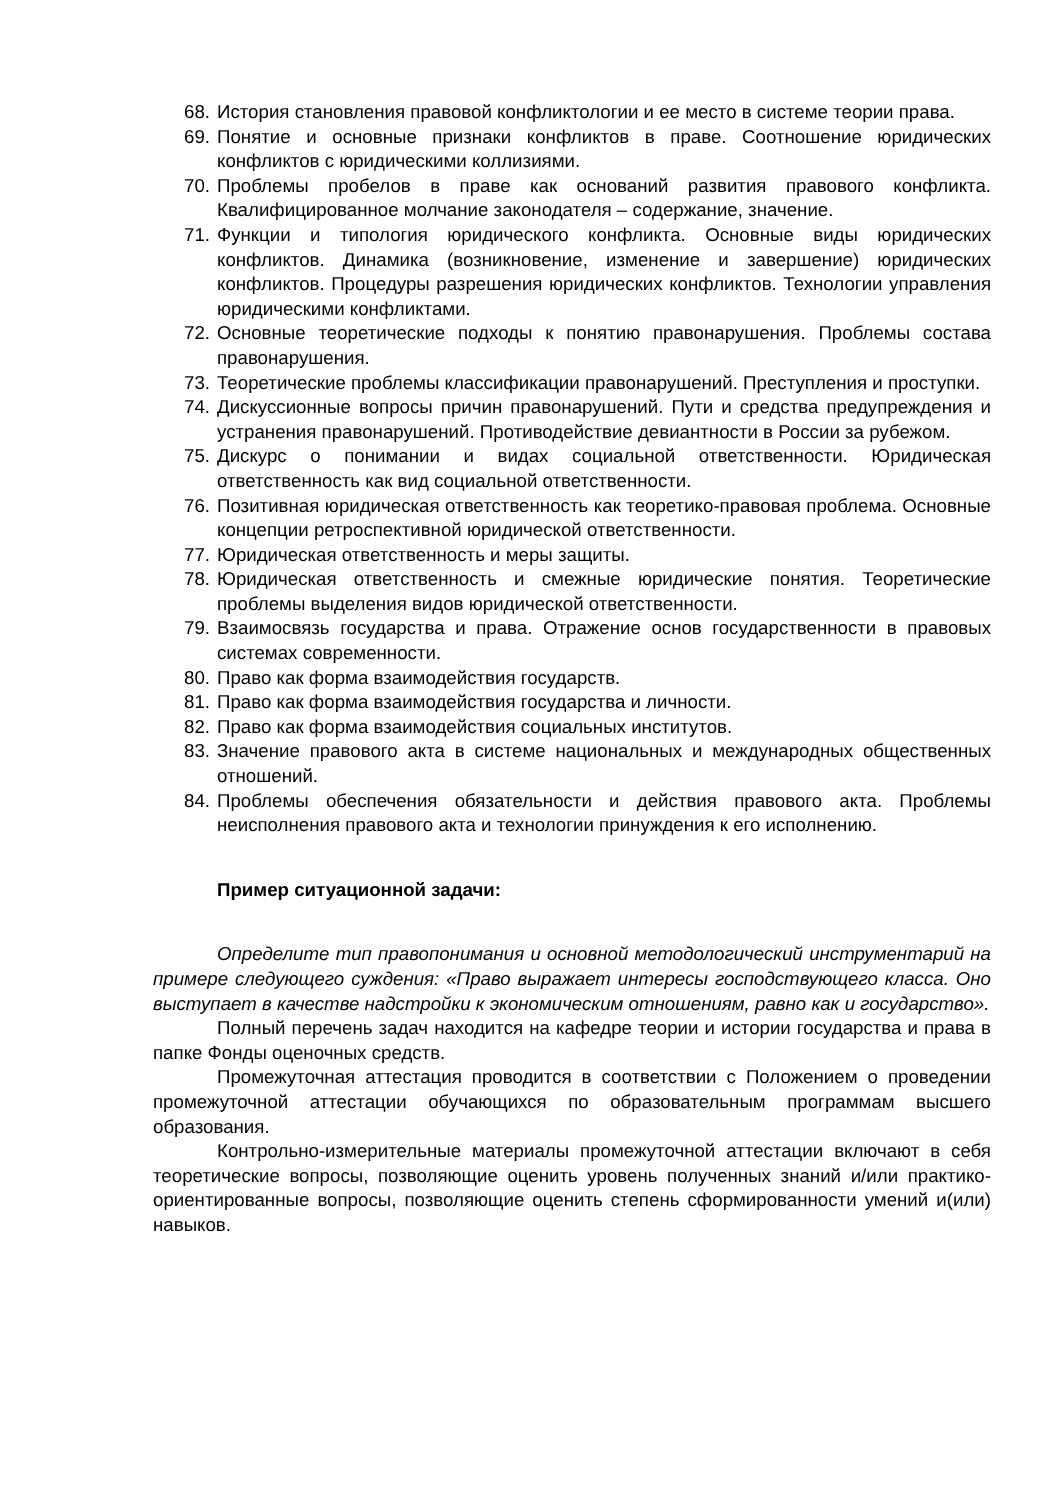68. История становления правовой конфликтологии и ее место в системе теории права.
69. Понятие и основные признаки конфликтов в праве. Соотношение юридических конфликтов с юридическими коллизиями.
70. Проблемы пробелов в праве как оснований развития правового конфликта. Квалифицированное молчание законодателя – содержание, значение.
71. Функции и типология юридического конфликта. Основные виды юридических конфликтов. Динамика (возникновение, изменение и завершение) юридических конфликтов. Процедуры разрешения юридических конфликтов. Технологии управления юридическими конфликтами.
72. Основные теоретические подходы к понятию правонарушения. Проблемы состава правонарушения.
73. Теоретические проблемы классификации правонарушений. Преступления и проступки.
74. Дискуссионные вопросы причин правонарушений. Пути и средства предупреждения и устранения правонарушений. Противодействие девиантности в России за рубежом.
75. Дискурс о понимании и видах социальной ответственности. Юридическая ответственность как вид социальной ответственности.
76. Позитивная юридическая ответственность как теоретико-правовая проблема. Основные концепции ретроспективной юридической ответственности.
77. Юридическая ответственность и меры защиты.
78. Юридическая ответственность и смежные юридические понятия. Теоретические проблемы выделения видов юридической ответственности.
79. Взаимосвязь государства и права. Отражение основ государственности в правовых системах современности.
80. Право как форма взаимодействия государств.
81. Право как форма взаимодействия государства и личности.
82. Право как форма взаимодействия социальных институтов.
83. Значение правового акта в системе национальных и международных общественных отношений.
84. Проблемы обеспечения обязательности и действия правового акта. Проблемы неисполнения правового акта и технологии принуждения к его исполнению.
Пример ситуационной задачи:
Определите тип правопонимания и основной методологический инструментарий на примере следующего суждения: «Право выражает интересы господствующего класса. Оно выступает в качестве надстройки к экономическим отношениям, равно как и государство».
Полный перечень задач находится на кафедре теории и истории государства и права в папке Фонды оценочных средств.
Промежуточная аттестация проводится в соответствии с Положением о проведении промежуточной аттестации обучающихся по образовательным программам высшего образования.
Контрольно-измерительные материалы промежуточной аттестации включают в себя теоретические вопросы, позволяющие оценить уровень полученных знаний и/или практико-ориентированные вопросы, позволяющие оценить степень сформированности умений и(или) навыков.